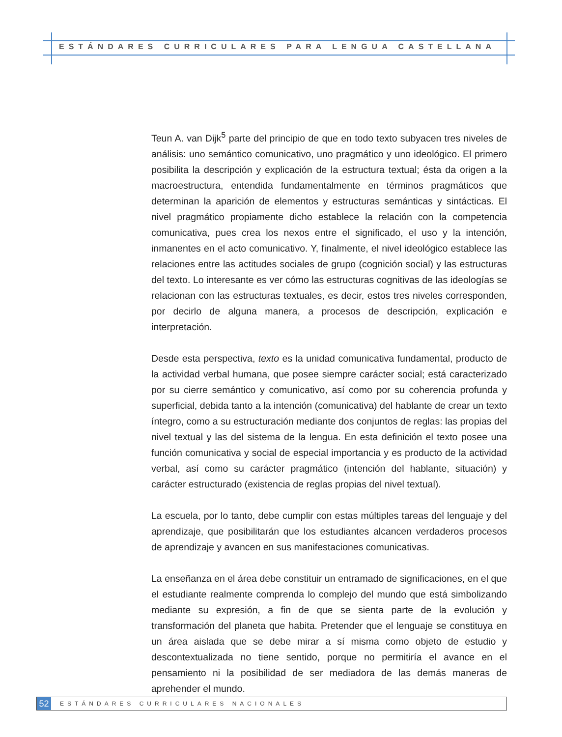ESTÁNDARES CURRICULARES PARA LENGUA CASTELLANA
Teun A. van Dijk<sup>5</sup> parte del principio de que en todo texto subyacen tres niveles de análisis: uno semántico comunicativo, uno pragmático y uno ideológico. El primero posibilita la descripción y explicación de la estructura textual; ésta da origen a la macroestructura, entendida fundamentalmente en términos pragmáticos que determinan la aparición de elementos y estructuras semánticas y sintácticas. El nivel pragmático propiamente dicho establece la relación con la competencia comunicativa, pues crea los nexos entre el significado, el uso y la intención, inmanentes en el acto comunicativo. Y, finalmente, el nivel ideológico establece las relaciones entre las actitudes sociales de grupo (cognición social) y las estructuras del texto. Lo interesante es ver cómo las estructuras cognitivas de las ideologías se relacionan con las estructuras textuales, es decir, estos tres niveles corresponden, por decirlo de alguna manera, a procesos de descripción, explicación e interpretación.
Desde esta perspectiva, texto es la unidad comunicativa fundamental, producto de la actividad verbal humana, que posee siempre carácter social; está caracterizado por su cierre semántico y comunicativo, así como por su coherencia profunda y superficial, debida tanto a la intención (comunicativa) del hablante de crear un texto íntegro, como a su estructuración mediante dos conjuntos de reglas: las propias del nivel textual y las del sistema de la lengua. En esta definición el texto posee una función comunicativa y social de especial importancia y es producto de la actividad verbal, así como su carácter pragmático (intención del hablante, situación) y carácter estructurado (existencia de reglas propias del nivel textual).
La escuela, por lo tanto, debe cumplir con estas múltiples tareas del lenguaje y del aprendizaje, que posibilitarán que los estudiantes alcancen verdaderos procesos de aprendizaje y avancen en sus manifestaciones comunicativas.
La enseñanza en el área debe constituir un entramado de significaciones, en el que el estudiante realmente comprenda lo complejo del mundo que está simbolizando mediante su expresión, a fin de que se sienta parte de la evolución y transformación del planeta que habita. Pretender que el lenguaje se constituya en un área aislada que se debe mirar a sí misma como objeto de estudio y descontextualizada no tiene sentido, porque no permitiría el avance en el pensamiento ni la posibilidad de ser mediadora de las demás maneras de aprehender el mundo.
52
ESTÁNDARES CURRICULARES NACIONALES